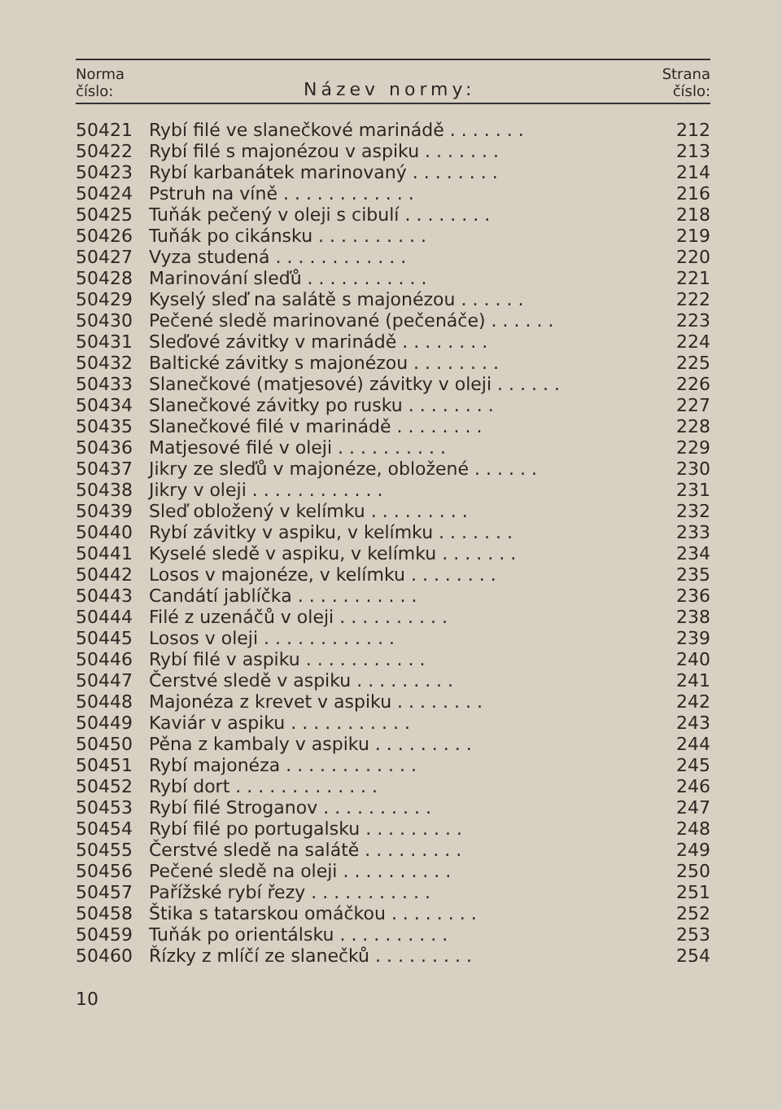| Norma číslo: | Název normy: | Strana číslo: |
| --- | --- | --- |
| 50421 | Rybí filé ve slanečkové marinádě . . . . . . . | 212 |
| 50422 | Rybí filé s majonézou v aspiku . . . . . . . | 213 |
| 50423 | Rybí karbanátek marinovaný . . . . . . . . | 214 |
| 50424 | Pstruh na víně . . . . . . . . . . . . | 216 |
| 50425 | Tuňák pečený v oleji s cibulí . . . . . . . . | 218 |
| 50426 | Tuňák po cikánsku . . . . . . . . . . | 219 |
| 50427 | Vyza studená . . . . . . . . . . . . | 220 |
| 50428 | Marinování sleďů . . . . . . . . . . . | 221 |
| 50429 | Kyselý sleď na salátě s majonézou . . . . . . | 222 |
| 50430 | Pečené sledě marinované (pečenáče) . . . . . . | 223 |
| 50431 | Sleďové závitky v marinádě . . . . . . . . | 224 |
| 50432 | Baltické závitky s majonézou . . . . . . . . | 225 |
| 50433 | Slanečkové (matjesové) závitky v oleji . . . . . . | 226 |
| 50434 | Slanečkové závitky po rusku . . . . . . . . | 227 |
| 50435 | Slanečkové filé v marinádě . . . . . . . . | 228 |
| 50436 | Matjesové filé v oleji . . . . . . . . . . | 229 |
| 50437 | Jikry ze sleďů v majonéze, obložené . . . . . . | 230 |
| 50438 | Jikry v oleji . . . . . . . . . . . . | 231 |
| 50439 | Sleď obložený v kelímku . . . . . . . . . | 232 |
| 50440 | Rybí závitky v aspiku, v kelímku . . . . . . . | 233 |
| 50441 | Kyselé sledě v aspiku, v kelímku . . . . . . . | 234 |
| 50442 | Losos v majonéze, v kelímku . . . . . . . . | 235 |
| 50443 | Candátí jablíčka . . . . . . . . . . . | 236 |
| 50444 | Filé z uzenáčů v oleji . . . . . . . . . . | 238 |
| 50445 | Losos v oleji . . . . . . . . . . . . | 239 |
| 50446 | Rybí filé v aspiku . . . . . . . . . . . | 240 |
| 50447 | Čerstvé sledě v aspiku . . . . . . . . . | 241 |
| 50448 | Majonéza z krevet v aspiku . . . . . . . . | 242 |
| 50449 | Kaviár v aspiku . . . . . . . . . . . | 243 |
| 50450 | Pěna z kambaly v aspiku . . . . . . . . . | 244 |
| 50451 | Rybí majonéza . . . . . . . . . . . . | 245 |
| 50452 | Rybí dort . . . . . . . . . . . . . | 246 |
| 50453 | Rybí filé Stroganov . . . . . . . . . . | 247 |
| 50454 | Rybí filé po portugalsku . . . . . . . . . | 248 |
| 50455 | Čerstvé sledě na salátě . . . . . . . . . | 249 |
| 50456 | Pečené sledě na oleji . . . . . . . . . . | 250 |
| 50457 | Pařížské rybí řezy . . . . . . . . . . . | 251 |
| 50458 | Štika s tatarskou omáčkou . . . . . . . . | 252 |
| 50459 | Tuňák po orientálsku . . . . . . . . . . | 253 |
| 50460 | Řízky z mlíčí ze slanečků . . . . . . . . . | 254 |
10